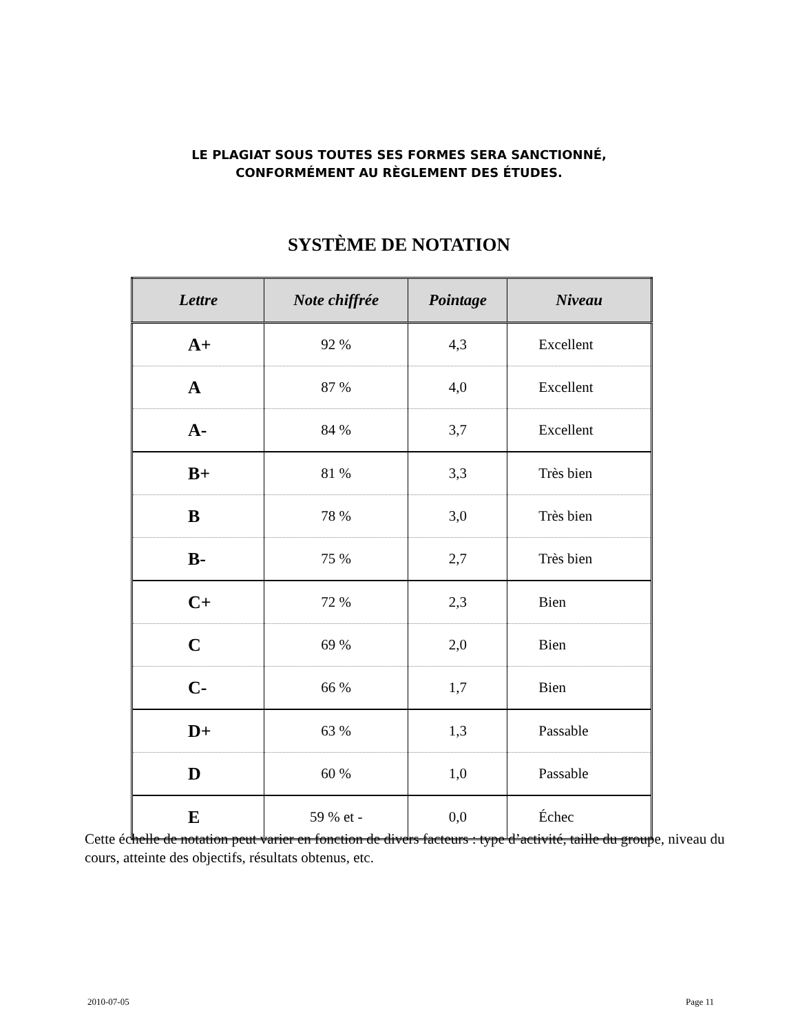LE PLAGIAT SOUS TOUTES SES FORMES SERA SANCTIONNÉ,
CONFORMÉMENT AU RÈGLEMENT DES ÉTUDES.
SYSTÈME DE NOTATION
| Lettre | Note chiffrée | Pointage | Niveau |
| --- | --- | --- | --- |
| A+ | 92 % | 4,3 | Excellent |
| A | 87 % | 4,0 | Excellent |
| A- | 84 % | 3,7 | Excellent |
| B+ | 81 % | 3,3 | Très bien |
| B | 78 % | 3,0 | Très bien |
| B- | 75 % | 2,7 | Très bien |
| C+ | 72 % | 2,3 | Bien |
| C | 69 % | 2,0 | Bien |
| C- | 66 % | 1,7 | Bien |
| D+ | 63 % | 1,3 | Passable |
| D | 60 % | 1,0 | Passable |
| E | 59 % et - | 0,0 | Échec |
Cette échelle de notation peut varier en fonction de divers facteurs : type d’activité, taille du groupe, niveau du cours, atteinte des objectifs, résultats obtenus, etc.
2010-07-05 Page 11